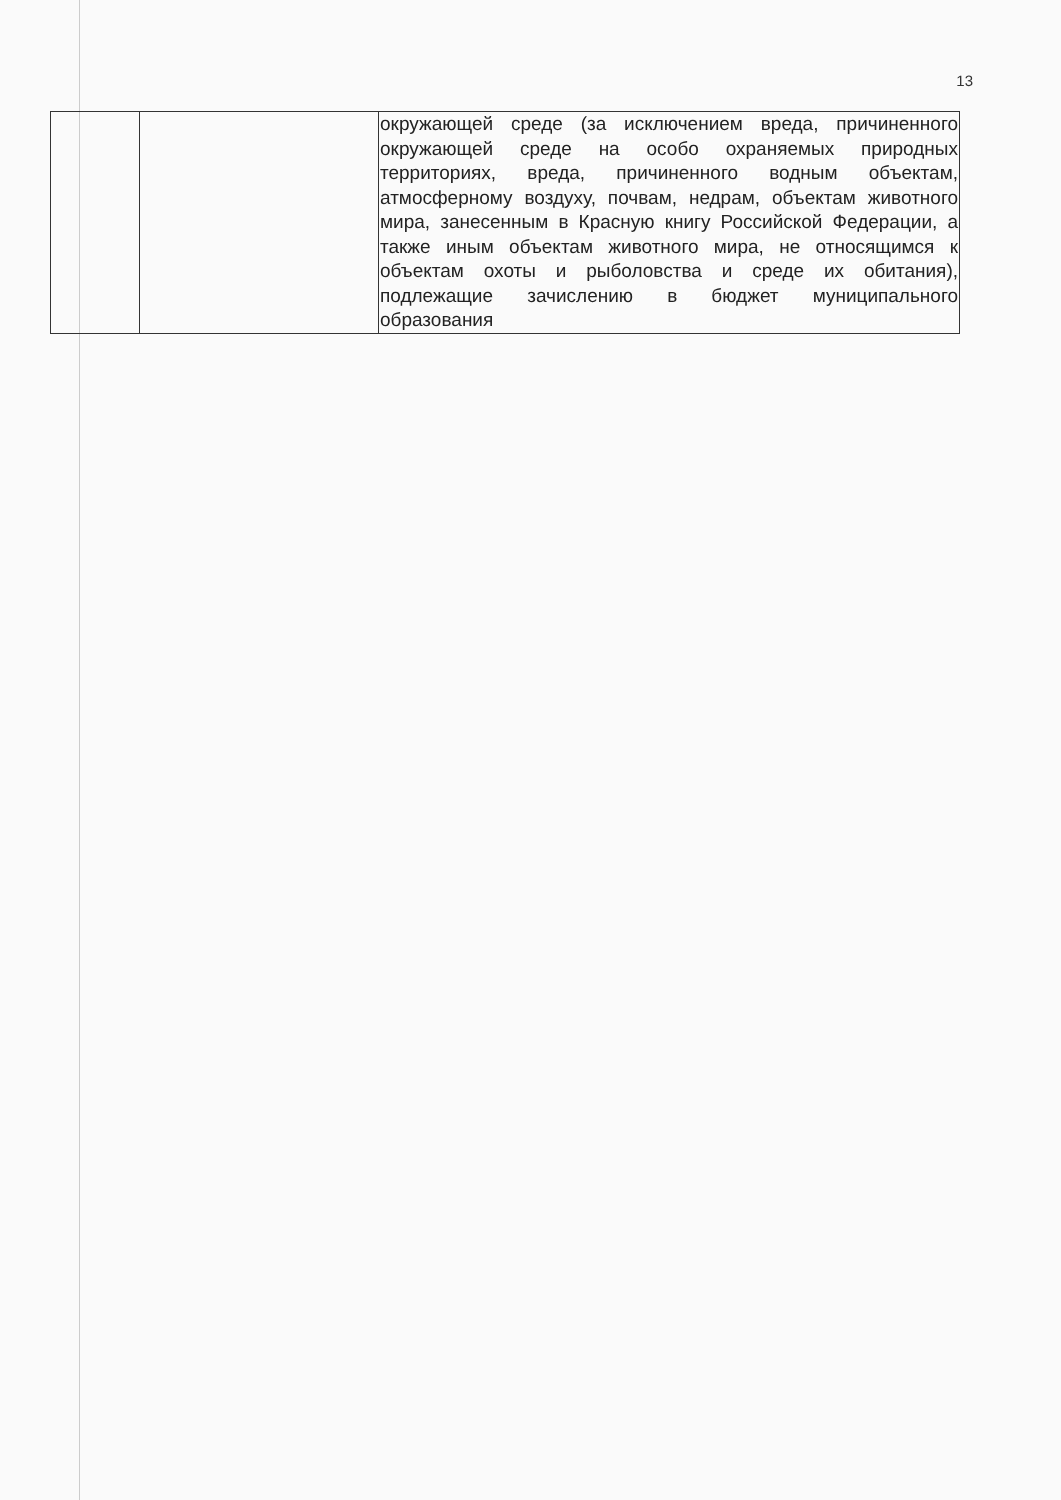13
| | | окружающей среде (за исключением вреда, причиненного окружающей среде на особо охраняемых природных территориях, вреда, причиненного водным объектам, атмосферному воздуху, почвам, недрам, объектам животного мира, занесенным в Красную книгу Российской Федерации, а также иным объектам животного мира, не относящимся к объектам охоты и рыболовства и среде их обитания), подлежащие зачислению в бюджет муниципального образования |